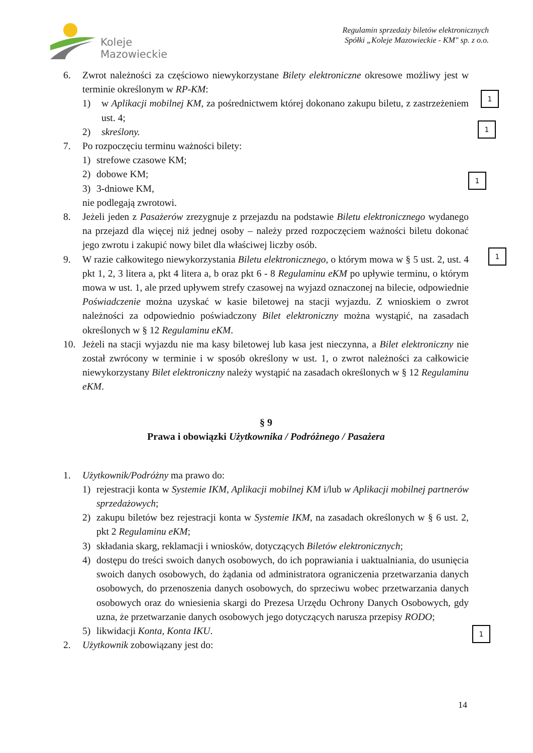Koleje
Mazowieckie
Regulamin sprzedaży biletów elektronicznych
Spółki „Koleje Mazowieckie - KM" sp. z o.o.
6. Zwrot należności za częściowo niewykorzystane Bilety elektroniczne okresowe możliwy jest w terminie określonym w RP-KM:
1) w Aplikacji mobilnej KM, za pośrednictwem której dokonano zakupu biletu, z zastrzeżeniem ust. 4;
2) skreślony.
7. Po rozpoczęciu terminu ważności bilety:
1) strefowe czasowe KM;
2) dobowe KM;
3) 3-dniowe KM,
nie podlegają zwrotowi.
8. Jeżeli jeden z Pasażerów zrezygnuje z przejazdu na podstawie Biletu elektronicznego wydanego na przejazd dla więcej niż jednej osoby – należy przed rozpoczęciem ważności biletu dokonać jego zwrotu i zakupić nowy bilet dla właściwej liczby osób.
9. W razie całkowitego niewykorzystania Biletu elektronicznego, o którym mowa w § 5 ust. 2, ust. 4 pkt 1, 2, 3 litera a, pkt 4 litera a, b oraz pkt 6 - 8 Regulaminu eKM po upływie terminu, o którym mowa w ust. 1, ale przed upływem strefy czasowej na wyjazd oznaczonej na bilecie, odpowiednie Poświadczenie można uzyskać w kasie biletowej na stacji wyjazdu. Z wnioskiem o zwrot należności za odpowiednio poświadczony Bilet elektroniczny można wystąpić, na zasadach określonych w § 12 Regulaminu eKM.
10. Jeżeli na stacji wyjazdu nie ma kasy biletowej lub kasa jest nieczynna, a Bilet elektroniczny nie został zwrócony w terminie i w sposób określony w ust. 1, o zwrot należności za całkowicie niewykorzystany Bilet elektroniczny należy wystąpić na zasadach określonych w § 12 Regulaminu eKM.
§ 9
Prawa i obowiązki Użytkownika / Podróżnego / Pasażera
1. Użytkownik/Podróżny ma prawo do:
1) rejestracji konta w Systemie IKM, Aplikacji mobilnej KM i/lub w Aplikacji mobilnej partnerów sprzedażowych;
2) zakupu biletów bez rejestracji konta w Systemie IKM, na zasadach określonych w § 6 ust. 2, pkt 2 Regulaminu eKM;
3) składania skarg, reklamacji i wniosków, dotyczących Biletów elektronicznych;
4) dostępu do treści swoich danych osobowych, do ich poprawiania i uaktualniania, do usunięcia swoich danych osobowych, do żądania od administratora ograniczenia przetwarzania danych osobowych, do przenoszenia danych osobowych, do sprzeciwu wobec przetwarzania danych osobowych oraz do wniesienia skargi do Prezesa Urzędu Ochrony Danych Osobowych, gdy uzna, że przetwarzanie danych osobowych jego dotyczących narusza przepisy RODO;
5) likwidacji Konta, Konta IKU.
2. Użytkownik zobowiązany jest do:
1
1
1
1
1
14